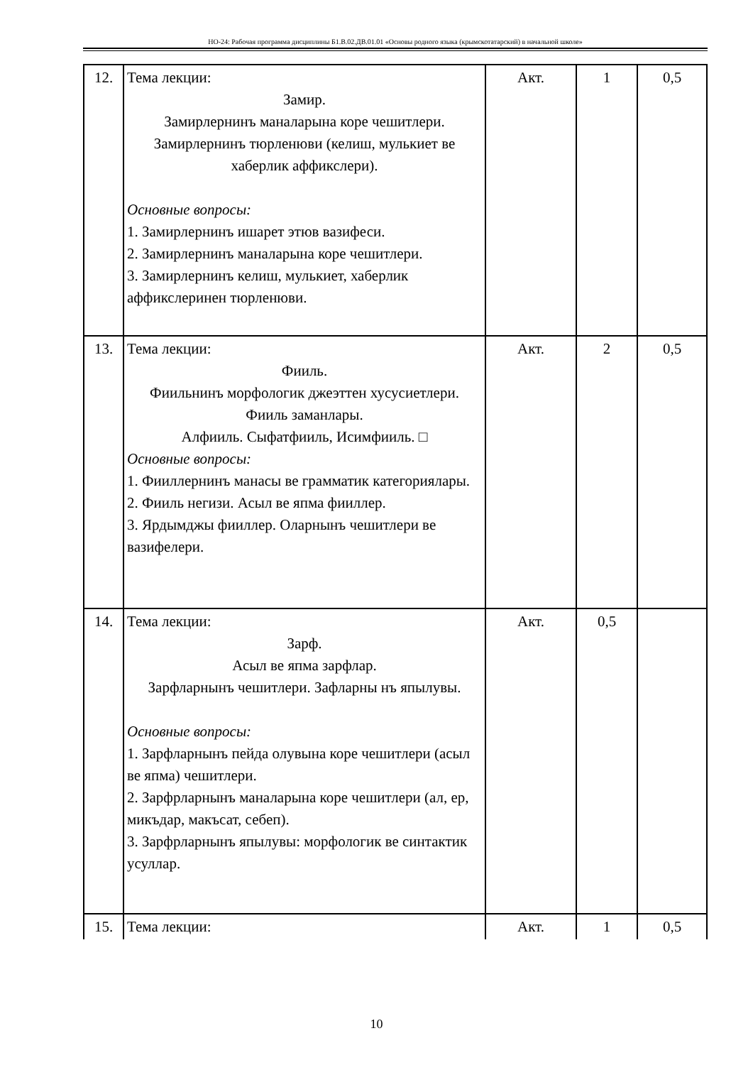НО-24: Рабочая программа дисциплины Б1.В.02.ДВ.01.01 «Основы родного языка (крымскотатарский) в начальной школе»
| 12. | Тема лекции: Замир. Замирлернинъ маналарына коре чешитлери. Замирлернинъ тюрленюви (келиш, мулькиет ве хаберлик аффикслери). Основные вопросы: 1. Замирлернинъ ишарет этюв вазифеси. 2. Замирлернинъ маналарына коре чешитлери. 3. Замирлернинъ келиш, мулькиет, хаберлик аффикслеринен тюрленюви. | Акт. | 1 | 0,5 |
| 13. | Тема лекции: Фииль. Фиильнинъ морфологик джеэттен хусусиетлери. Фииль заманлары. Алфииль. Сыфатфииль, Исимфииль. □ Основные вопросы: 1. Фииллернинъ манасы ве грамматик категориялары. 2. Фииль негизи. Асыл ве япма фииллер. 3. Ярдымджы фииллер. Оларнынъ чешитлери ве вазифелери. | Акт. | 2 | 0,5 |
| 14. | Тема лекции: Зарф. Асыл ве япма зарфлар. Зарфларнынъ чешитлери. Зафларны нъ япылувы. Основные вопросы: 1. Зарфларнынъ пейда олувына коре чешитлери (асыл ве япма) чешитлери. 2. Зарфрларнынъ маналарына коре чешитлери (ал, ер, микъдар, макъсат, себеп). 3. Зарфрларнынъ япылувы: морфологик ве синтактик усуллар. | Акт. | 0,5 | |
| 15. | Тема лекции: | Акт. | 1 | 0,5 |
10